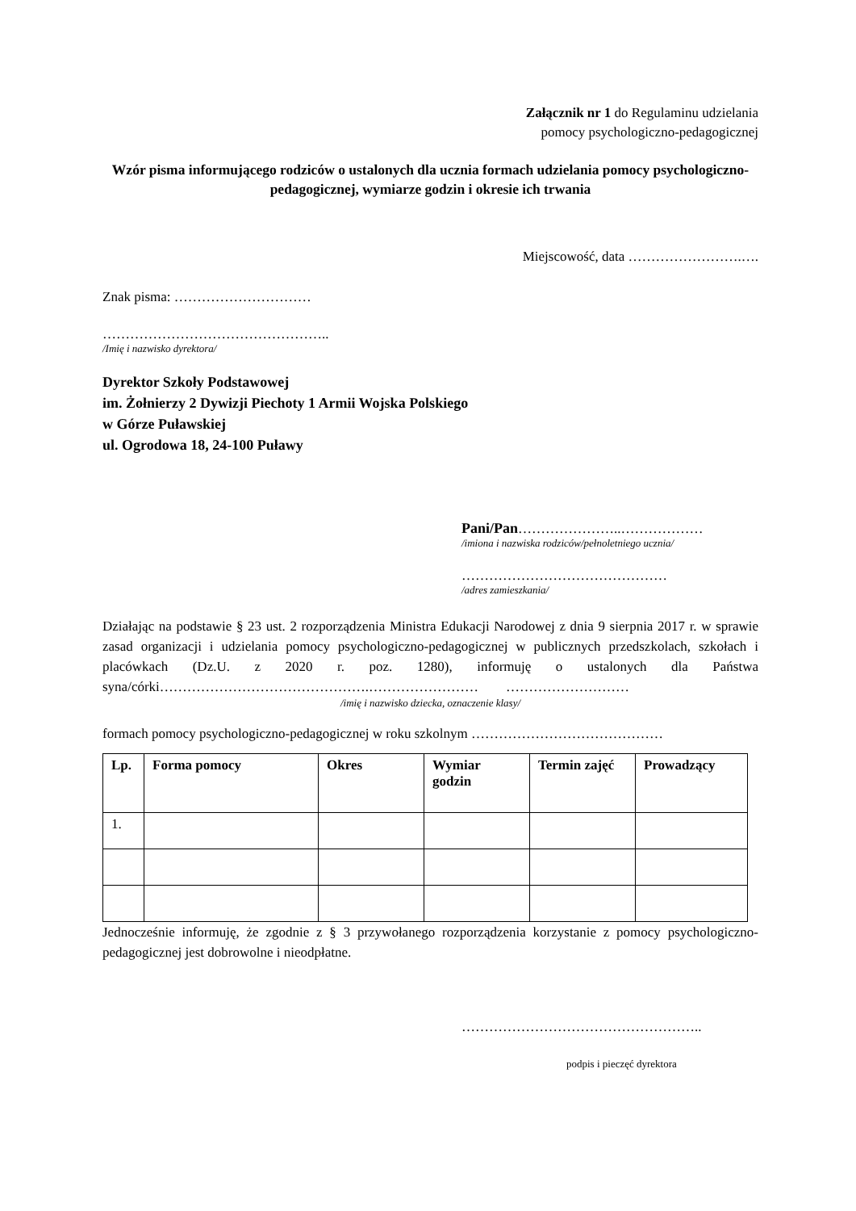Załącznik nr 1 do Regulaminu udzielania
pomocy psychologiczno-pedagogicznej
Wzór pisma informującego rodziców o ustalonych dla ucznia formach udzielania pomocy psychologiczno-pedagogicznej, wymiarze godzin i okresie ich trwania
Miejscowość, data …………………….….
Znak pisma: …………………………
…………………………………………..
/Imię i nazwisko dyrektora/
Dyrektor Szkoły Podstawowej
im. Żołnierzy 2 Dywizji Piechoty 1 Armii Wojska Polskiego
w Górze Puławskiej
ul. Ogrodowa 18, 24-100 Puławy
Pani/Pan…………………..………………
/imiona i nazwiska rodziców/pełnoletniego ucznia/
………………………………………
/adres zamieszkania/
Działając na podstawie § 23 ust. 2 rozporządzenia Ministra Edukacji Narodowej z dnia 9 sierpnia 2017 r. w sprawie zasad organizacji i udzielania pomocy psychologiczno-pedagogicznej w publicznych przedszkolach, szkołach i placówkach (Dz.U. z 2020 r. poz. 1280), informuję o ustalonych dla Państwa syna/córki……………………………………….…………………… ………………………
/imię i nazwisko dziecka, oznaczenie klasy/
formach pomocy psychologiczno-pedagogicznej w roku szkolnym ……………………………………
| Lp. | Forma pomocy | Okres | Wymiar godzin | Termin zajęć | Prowadzący |
| --- | --- | --- | --- | --- | --- |
| 1. | | | | | |
Jednocześnie informuję, że zgodnie z § 3 przywołanego rozporządzenia korzystanie z pomocy psychologiczno-pedagogicznej jest dobrowolne i nieodpłatne.
……………………………………………..
podpis i pieczęć dyrektora